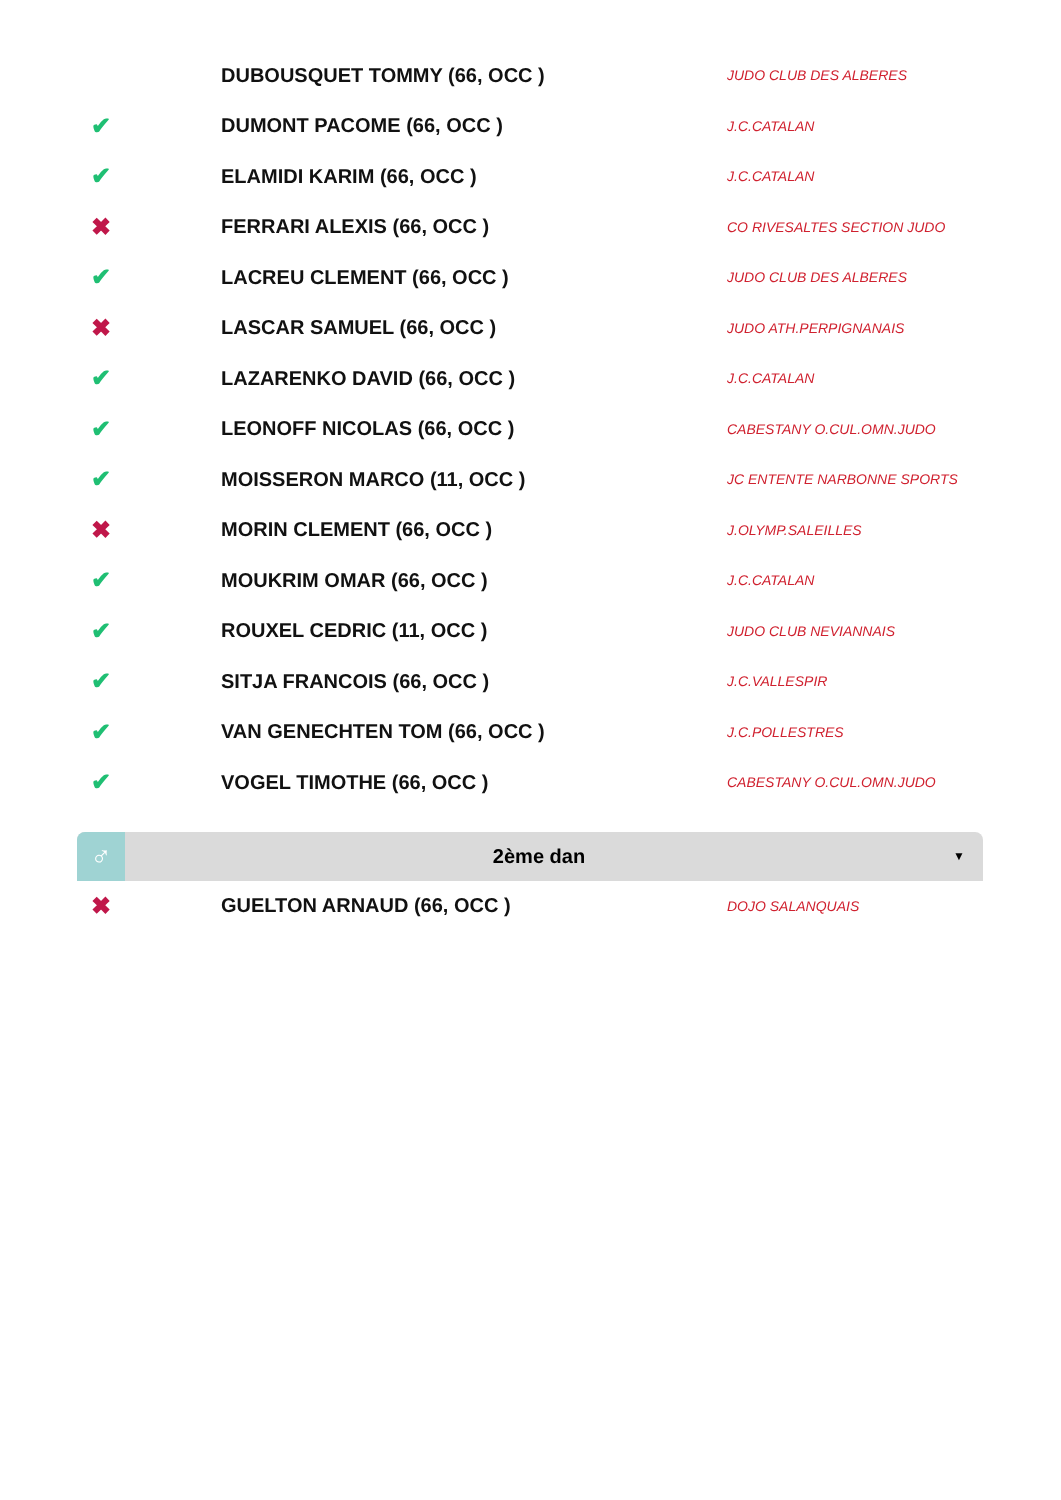| | DUBOUSQUET TOMMY (66, OCC ) | JUDO CLUB DES ALBERES |
| ✔ | DUMONT PACOME (66, OCC ) | J.C.CATALAN |
| ✔ | ELAMIDI KARIM (66, OCC ) | J.C.CATALAN |
| ✖ | FERRARI ALEXIS (66, OCC ) | CO RIVESALTES SECTION JUDO |
| ✔ | LACREU CLEMENT (66, OCC ) | JUDO CLUB DES ALBERES |
| ✖ | LASCAR SAMUEL (66, OCC ) | JUDO ATH.PERPIGNANAIS |
| ✔ | LAZARENKO DAVID (66, OCC ) | J.C.CATALAN |
| ✔ | LEONOFF NICOLAS (66, OCC ) | CABESTANY O.CUL.OMN.JUDO |
| ✔ | MOISSERON MARCO (11, OCC ) | JC ENTENTE NARBONNE SPORTS |
| ✖ | MORIN CLEMENT (66, OCC ) | J.OLYMP.SALEILLES |
| ✔ | MOUKRIM OMAR (66, OCC ) | J.C.CATALAN |
| ✔ | ROUXEL CEDRIC (11, OCC ) | JUDO CLUB NEVIANNAIS |
| ✔ | SITJA FRANCOIS (66, OCC ) | J.C.VALLESPIR |
| ✔ | VAN GENECHTEN TOM (66, OCC ) | J.C.POLLESTRES |
| ✔ | VOGEL TIMOTHE (66, OCC ) | CABESTANY O.CUL.OMN.JUDO |
♂
2ème dan
▼
| ✖ | GUELTON ARNAUD (66, OCC ) | DOJO SALANQUAIS |